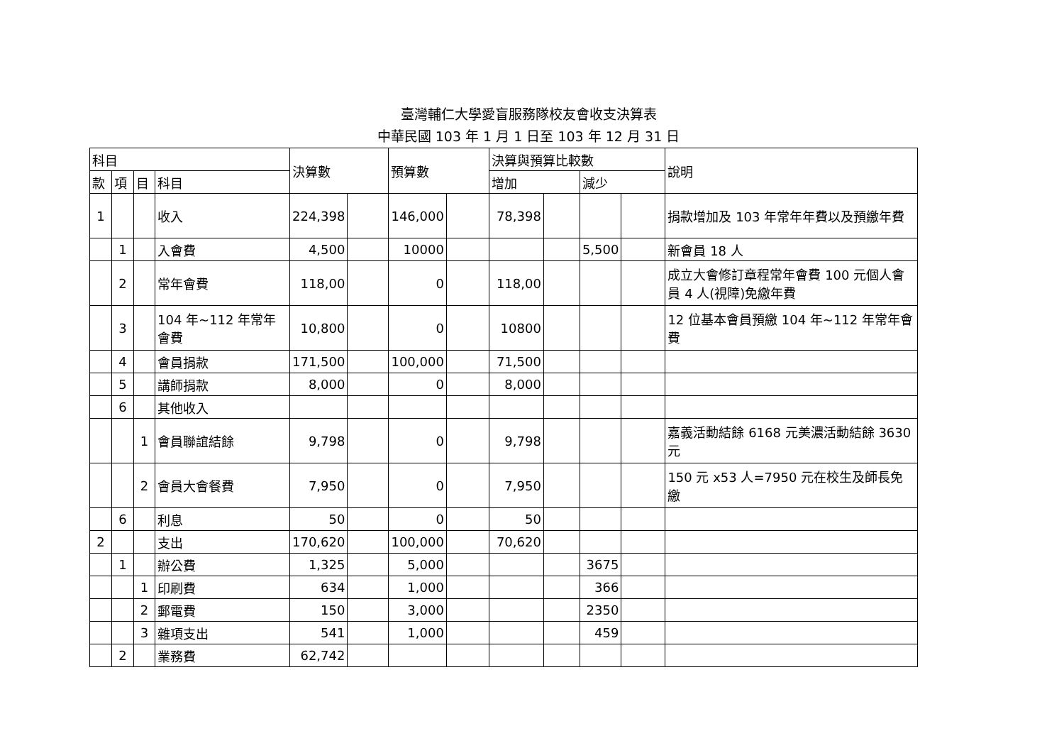臺灣輔仁大學愛盲服務隊校友會收支決算表
中華民國 103 年 1 月 1 日至 103 年 12 月 31 日
| 科目 | | | | 決算數 | | 預算數 | | 決算與預算比較數 | | | | 說明 |
| 款 | 項 | 目 | 科目 | | | | | 增加 | | 減少 | | |
| 1 | | | 收入 | 224,398 | | 146,000 | | 78,398 | | | | 捐款增加及 103 年常年年費以及預繳年費 |
| | 1 | | 入會費 | 4,500 | | 10000 | | | | 5,500 | | 新會員 18 人 |
| | 2 | | 常年會費 | 118,00 | | 0 | | 118,00 | | | | 成立大會修訂章程常年會費 100 元個人會員 4 人(視障)免繳年費 |
| | 3 | | 104 年~112 年常年會費 | 10,800 | | 0 | | 10800 | | | | 12 位基本會員預繳 104 年~112 年常年會費 |
| | 4 | | 會員捐款 | 171,500 | | 100,000 | | 71,500 | | | | |
| | 5 | | 講師捐款 | 8,000 | | 0 | | 8,000 | | | | |
| | 6 | | 其他收入 | | | | | | | | | |
| | | 1 | 會員聯誼結餘 | 9,798 | | 0 | | 9,798 | | | | 嘉義活動結餘 6168 元美濃活動結餘 3630 元 |
| | | 2 | 會員大會餐費 | 7,950 | | 0 | | 7,950 | | | | 150 元 x53 人=7950 元在校生及師長免繳 |
| | 6 | | 利息 | 50 | | 0 | | 50 | | | | |
| 2 | | | 支出 | 170,620 | | 100,000 | | 70,620 | | | | |
| | 1 | | 辦公費 | 1,325 | | 5,000 | | | | 3675 | | |
| | | 1 | 印刷費 | 634 | | 1,000 | | | | 366 | | |
| | | 2 | 郵電費 | 150 | | 3,000 | | | | 2350 | | |
| | | 3 | 雜項支出 | 541 | | 1,000 | | | | 459 | | |
| | 2 | | 業務費 | 62,742 | | | | | | | | |